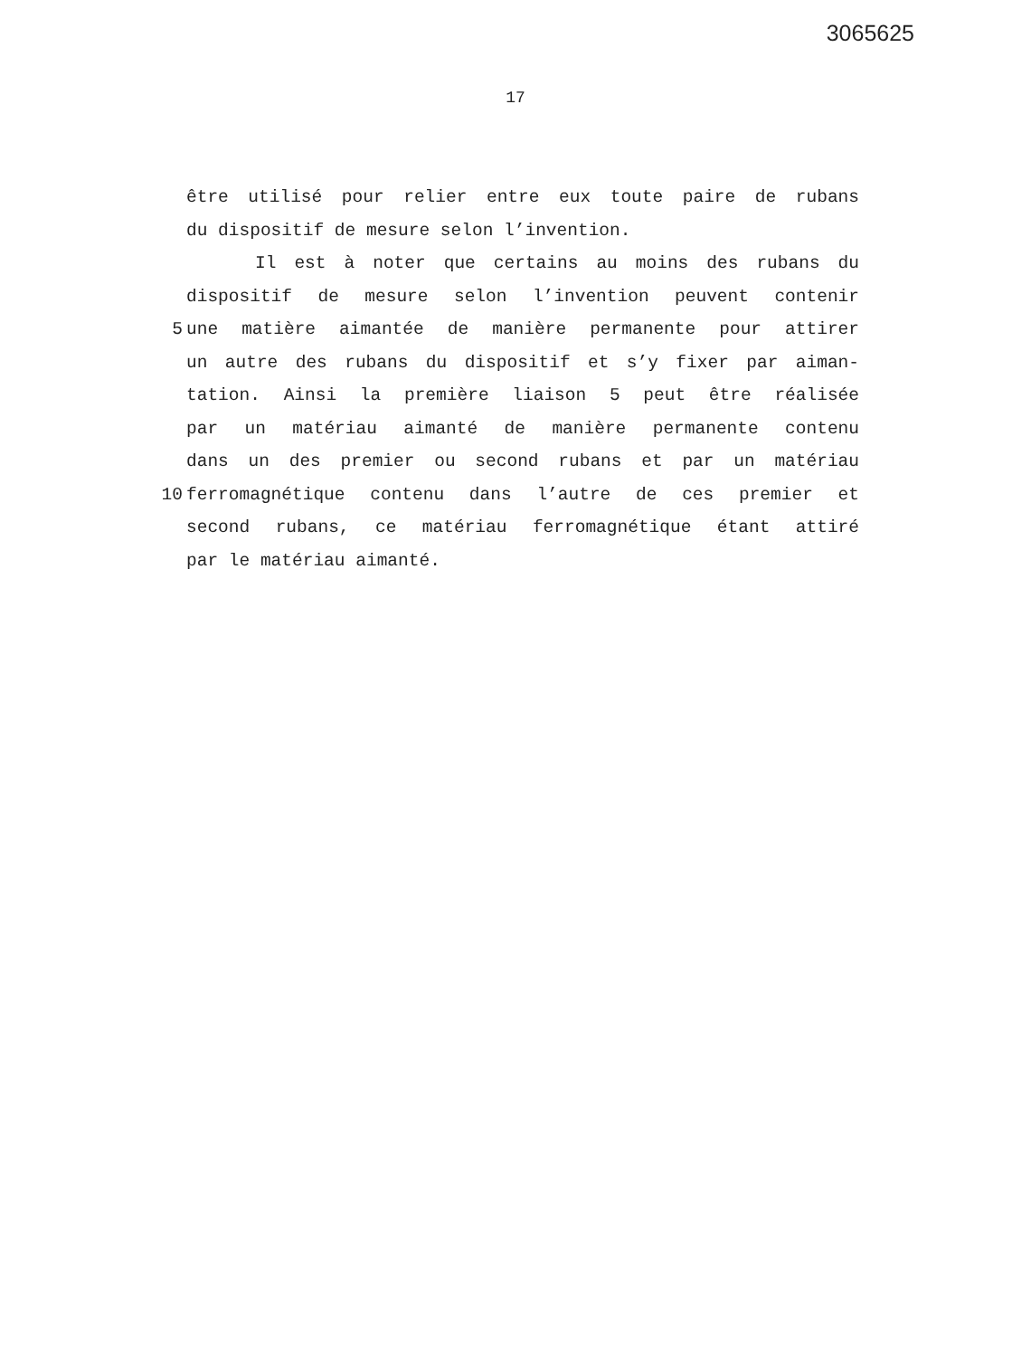3065625
17
être utilisé pour relier entre eux toute paire de rubans
du dispositif de mesure selon l’invention.
Il est à noter que certains au moins des rubans du
dispositif de mesure selon l’invention peuvent contenir
5 une matière aimantée de manière permanente pour attirer
un autre des rubans du dispositif et s’y fixer par aiman-
tation. Ainsi la première liaison 5 peut être réalisée
par un matériau aimanté de manière permanente contenu
dans un des premier ou second rubans et par un matériau
10 ferromagnétique contenu dans l’autre de ces premier et
second rubans, ce matériau ferromagnétique étant attiré
par le matériau aimanté.